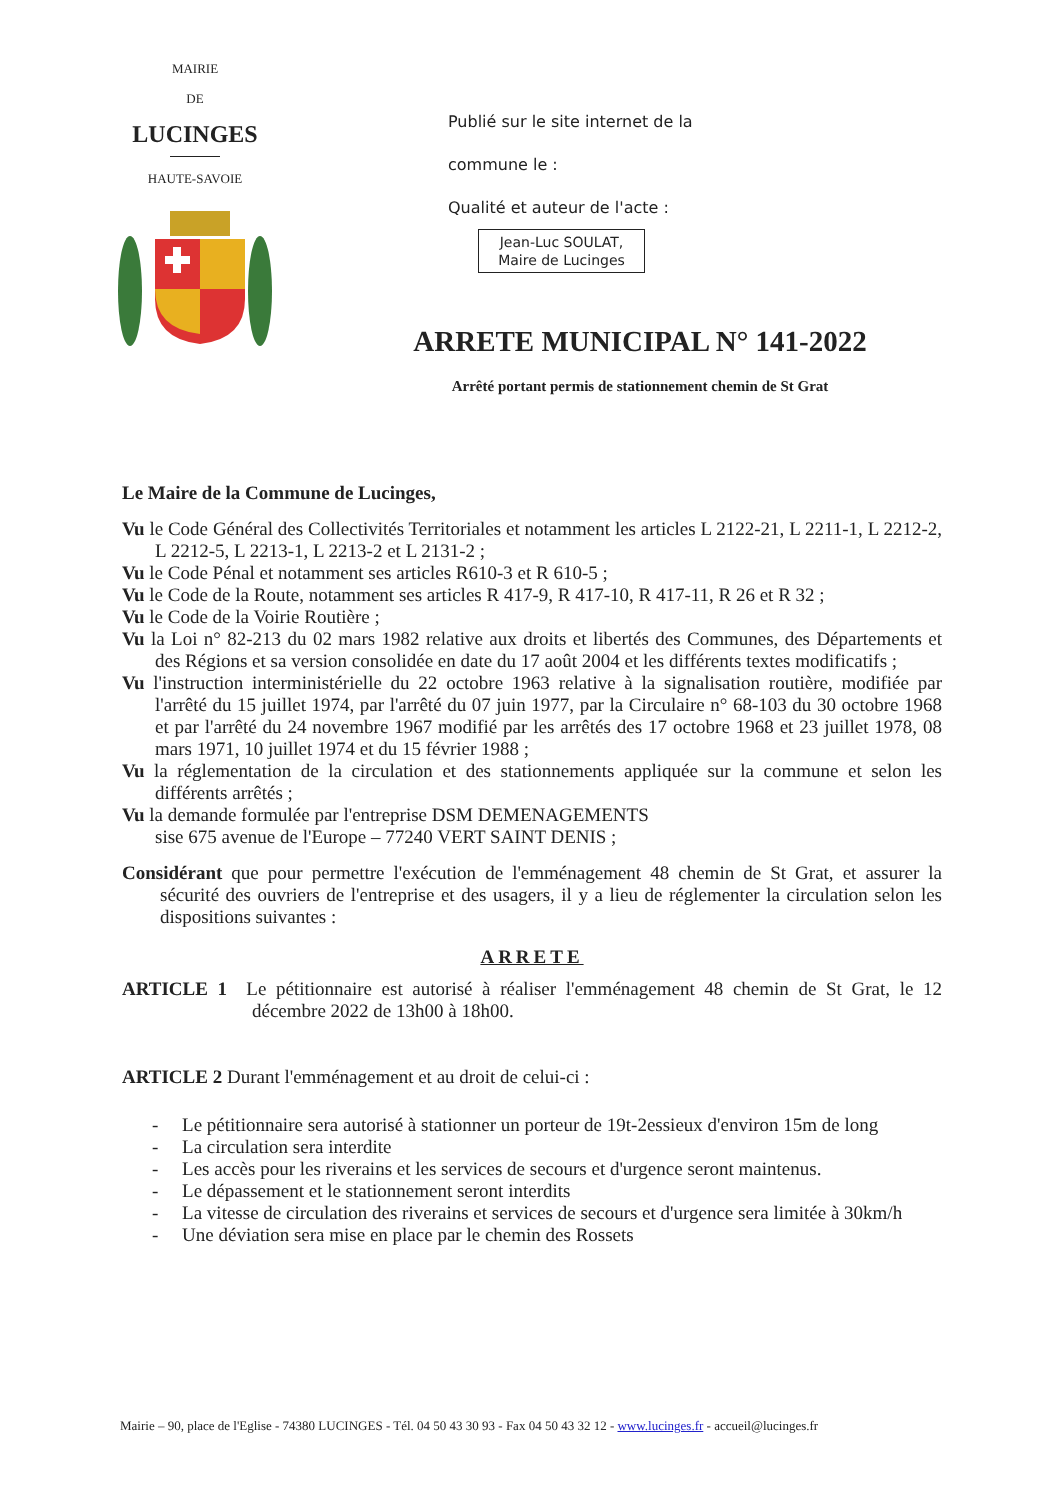MAIRIE
DE
LUCINGES
HAUTE-SAVOIE
Publié sur le site internet de la
commune le :
Qualité et auteur de l'acte :
Jean-Luc SOULAT,
Maire de Lucinges
ARRETE MUNICIPAL N° 141-2022
Arrêté portant permis de stationnement chemin de St Grat
Le Maire de la Commune de Lucinges,
Vu le Code Général des Collectivités Territoriales et notamment les articles L 2122-21, L 2211-1, L 2212-2, L 2212-5, L 2213-1, L 2213-2 et L 2131-2 ;
Vu le Code Pénal et notamment ses articles R610-3 et R 610-5 ;
Vu le Code de la Route, notamment ses articles R 417-9, R 417-10, R 417-11, R 26 et R 32 ;
Vu le Code de la Voirie Routière ;
Vu la Loi n° 82-213 du 02 mars 1982 relative aux droits et libertés des Communes, des Départements et des Régions et sa version consolidée en date du 17 août 2004 et les différents textes modificatifs ;
Vu l'instruction interministérielle du 22 octobre 1963 relative à la signalisation routière, modifiée par l'arrêté du 15 juillet 1974, par l'arrêté du 07 juin 1977, par la Circulaire n° 68-103 du 30 octobre 1968 et par l'arrêté du 24 novembre 1967 modifié par les arrêtés des 17 octobre 1968 et 23 juillet 1978, 08 mars 1971, 10 juillet 1974 et du 15 février 1988 ;
Vu la réglementation de la circulation et des stationnements appliquée sur la commune et selon les différents arrêtés ;
Vu la demande formulée par l'entreprise DSM DEMENAGEMENTS
sise 675 avenue de l'Europe – 77240 VERT SAINT DENIS ;
Considérant que pour permettre l'exécution de l'emménagement 48 chemin de St Grat, et assurer la sécurité des ouvriers de l'entreprise et des usagers, il y a lieu de réglementer la circulation selon les dispositions suivantes :
ARRETE
ARTICLE 1 Le pétitionnaire est autorisé à réaliser l'emménagement 48 chemin de St Grat, le 12 décembre 2022 de 13h00 à 18h00.
ARTICLE 2 Durant l'emménagement et au droit de celui-ci :
- Le pétitionnaire sera autorisé à stationner un porteur de 19t-2essieux d'environ 15m de long
- La circulation sera interdite
- Les accès pour les riverains et les services de secours et d'urgence seront maintenus.
- Le dépassement et le stationnement seront interdits
- La vitesse de circulation des riverains et services de secours et d'urgence sera limitée à 30km/h
- Une déviation sera mise en place par le chemin des Rossets
Mairie – 90, place de l'Eglise - 74380 LUCINGES - Tél. 04 50 43 30 93 - Fax 04 50 43 32 12 - www.lucinges.fr - accueil@lucinges.fr